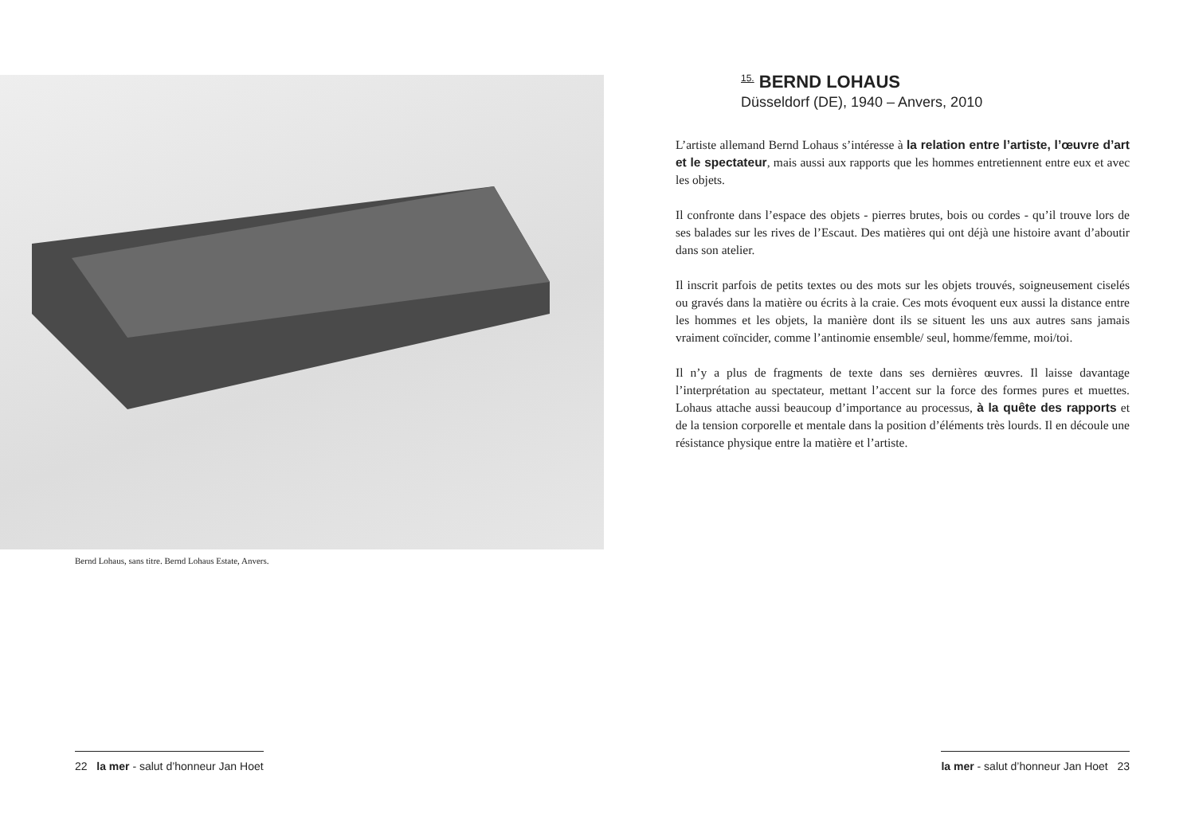Bernd Lohaus, sans titre. Bernd Lohaus Estate, Anvers.
<sup>15.</sup> BERND LOHAUS
Düsseldorf (DE), 1940 – Anvers, 2010
L’artiste allemand Bernd Lohaus s’intéresse à la relation entre l’artiste, l’œuvre d’art et le spectateur, mais aussi aux rapports que les hommes entretiennent entre eux et avec les objets.
Il confronte dans l’espace des objets - pierres brutes, bois ou cordes - qu’il trouve lors de ses balades sur les rives de l’Escaut. Des matières qui ont déjà une histoire avant d’aboutir dans son atelier.
Il inscrit parfois de petits textes ou des mots sur les objets trouvés, soigneusement ciselés ou gravés dans la matière ou écrits à la craie. Ces mots évoquent eux aussi la distance entre les hommes et les objets, la manière dont ils se situent les uns aux autres sans jamais vraiment coïncider, comme l’antinomie ensemble/ seul, homme/femme, moi/toi.
Il n’y a plus de fragments de texte dans ses dernières œuvres. Il laisse davantage l’interprétation au spectateur, mettant l’accent sur la force des formes pures et muettes. Lohaus attache aussi beaucoup d’importance au processus, à la quête des rapports et de la tension corporelle et mentale dans la position d’éléments très lourds. Il en découle une résistance physique entre la matière et l’artiste.
22 la mer - salut d’honneur Jan Hoet
la mer - salut d’honneur Jan Hoet 23